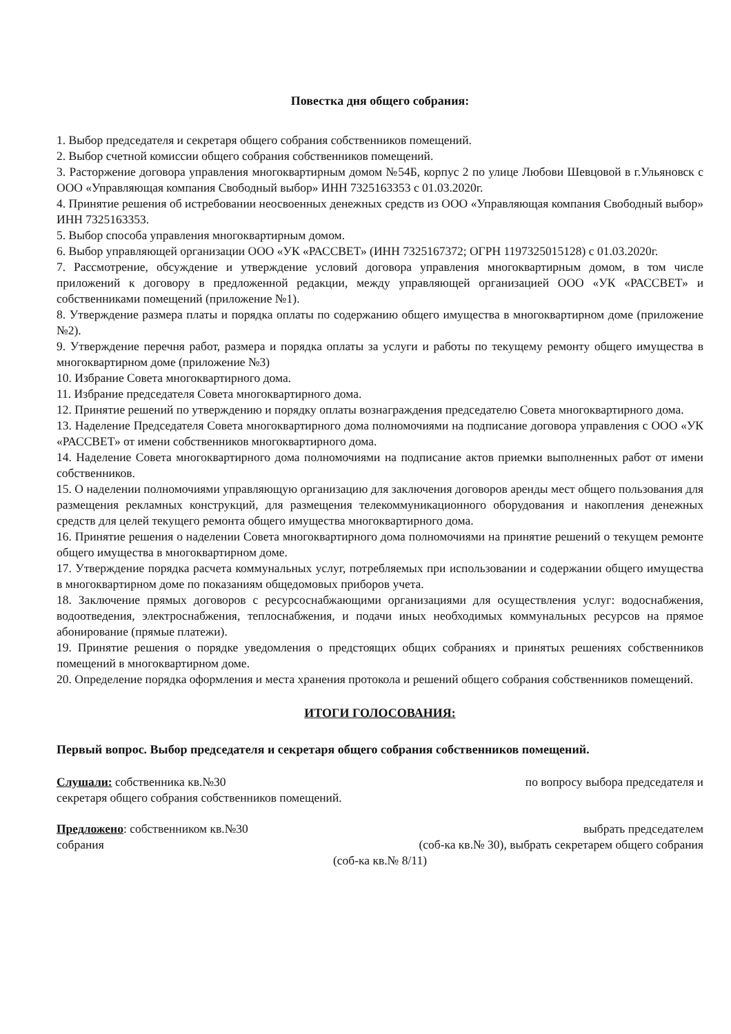Повестка дня общего собрания:
1. Выбор председателя и секретаря общего собрания собственников помещений.
2. Выбор счетной комиссии общего собрания собственников помещений.
3. Расторжение договора управления многоквартирным домом №54Б, корпус 2 по улице Любови Шевцовой в г.Ульяновск с ООО «Управляющая компания Свободный выбор» ИНН 7325163353 с 01.03.2020г.
4. Принятие решения об истребовании неосвоенных денежных средств из ООО «Управляющая компания Свободный выбор» ИНН 7325163353.
5. Выбор способа управления многоквартирным домом.
6. Выбор управляющей организации ООО «УК «РАССВЕТ» (ИНН 7325167372; ОГРН 1197325015128) с 01.03.2020г.
7. Рассмотрение, обсуждение и утверждение условий договора управления многоквартирным домом, в том числе приложений к договору в предложенной редакции, между управляющей организацией ООО «УК «РАССВЕТ» и собственниками помещений (приложение №1).
8. Утверждение размера платы и порядка оплаты по содержанию общего имущества в многоквартирном доме (приложение №2).
9. Утверждение перечня работ, размера и порядка оплаты за услуги и работы по текущему ремонту общего имущества в многоквартирном доме (приложение №3)
10. Избрание Совета многоквартирного дома.
11. Избрание председателя Совета многоквартирного дома.
12. Принятие решений по утверждению и порядку оплаты вознаграждения председателю Совета многоквартирного дома.
13. Наделение Председателя Совета многоквартирного дома полномочиями на подписание договора управления с ООО «УК «РАССВЕТ» от имени собственников многоквартирного дома.
14. Наделение Совета многоквартирного дома полномочиями на подписание актов приемки выполненных работ от имени собственников.
15. О наделении полномочиями управляющую организацию для заключения договоров аренды мест общего пользования для размещения рекламных конструкций, для размещения телекоммуникационного оборудования и накопления денежных средств для целей текущего ремонта общего имущества многоквартирного дома.
16. Принятие решения о наделении Совета многоквартирного дома полномочиями на принятие решений о текущем ремонте общего имущества в многоквартирном доме.
17. Утверждение порядка расчета коммунальных услуг, потребляемых при использовании и содержании общего имущества в многоквартирном доме по показаниям общедомовых приборов учета.
18. Заключение прямых договоров с ресурсоснабжающими организациями для осуществления услуг: водоснабжения, водоотведения, электроснабжения, теплоснабжения, и подачи иных необходимых коммунальных ресурсов на прямое абонирование (прямые платежи).
19. Принятие решения о порядке уведомления о предстоящих общих собраниях и принятых решениях собственников помещений в многоквартирном доме.
20. Определение порядка оформления и места хранения протокола и решений общего собрания собственников помещений.
ИТОГИ ГОЛОСОВАНИЯ:
Первый вопрос. Выбор председателя и секретаря общего собрания собственников помещений.
Слушали: собственника кв.№30 по вопросу выбора председателя и
секретаря общего собрания собственников помещений.
Предложено: собственником кв.№30 выбрать председателем
собрания (соб-ка кв.№ 30), выбрать секретарем общего собрания
(соб-ка кв.№ 8/11)